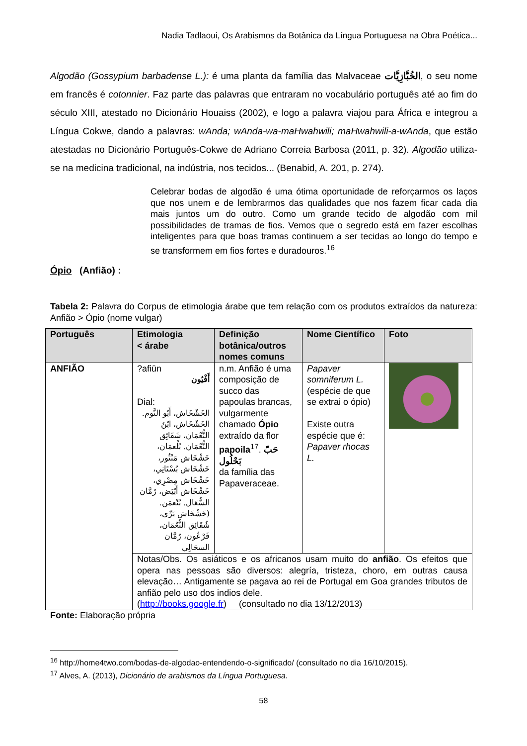Nadia Tadlaoui, Os Arabismos da Botânica da Língua Portuguesa na Obra Poética...
Algodão (Gossypium barbadense L.): é uma planta da família das Malvaceae الخُبَّازِيَّات, o seu nome em francês é cotonnier. Faz parte das palavras que entraram no vocabulário português até ao fim do século XIII, atestado no Dicionário Houaiss (2002), e logo a palavra viajou para África e integrou a Língua Cokwe, dando a palavras: wAnda; wAnda-wa-maHwahwili; maHwahwili-a-wAnda, que estão atestadas no Dicionário Português-Cokwe de Adriano Correia Barbosa (2011, p. 32). Algodão utiliza-se na medicina tradicional, na indústria, nos tecidos... (Benabid, A. 201, p. 274).
Celebrar bodas de algodão é uma ótima oportunidade de reforçarmos os laços que nos unem e de lembrarmos das qualidades que nos fazem ficar cada dia mais juntos um do outro. Como um grande tecido de algodão com mil possibilidades de tramas de fios. Vemos que o segredo está em fazer escolhas inteligentes para que boas tramas continuem a ser tecidas ao longo do tempo e se transformem em fios fortes e duradouros.<sup>16</sup>
Ópio (Anfião) :
Tabela 2: Palavra do Corpus de etimologia árabe que tem relação com os produtos extraídos da natureza: Anfião > Ópio (nome vulgar)
| Português | Etimologia < árabe | Definição botânica/outros nomes comuns | Nome Científico | Foto |
| --- | --- | --- | --- | --- |
| ANFIÃO | ?afiūn أَفْيُون Dial: الخَشْخَاش، أَبُو النَّوم. الخَشْخَاش، ابْنُ النُّعْمَان، شَقَائِق النُّعْمَان. بُلْعمَان، خَشْخَاش مَنْثُور، خَشْخَاش بُسْتَانِي، خَشْخَاش مِصْرِي، خَشْخَاش أَبْيَض، رُمَّان السُّعَال. بُنْعمَن. (خَشْخَاش بَرِّي، شُقَائِق النُّعْمَان، فَرْعُون، رُمَّان السحَالِي | n.m. Anfião é uma composição de succo das papoulas brancas, vulgarmente chamado Ópio extraído da flor papoila<sup>17</sup>. حَبّ بَحْلُول da família das Papaveraceae. | Papaver somniferum L. (espécie de que se extrai o ópio) Existe outra espécie que é: Papaver rhocas L. | |
| | Notas/Obs. Os asiáticos e os africanos usam muito do anfião . Os efeitos que opera nas pessoas são diversos: alegría, tristeza, choro, em outras causa elevação… Antigamente se pagava ao rei de Portugal em Goa grandes tributos de anfião pelo uso dos indios dele. ( http://books.google.fr ) (consultado no dia 13/12/2013) | | | |
Fonte: Elaboração própria
<sup>16</sup> http://home4two.com/bodas-de-algodao-entendendo-o-significado/ (consultado no dia 16/10/2015).
<sup>17</sup> Alves, A. (2013), Dicionário de arabismos da Língua Portuguesa.
58